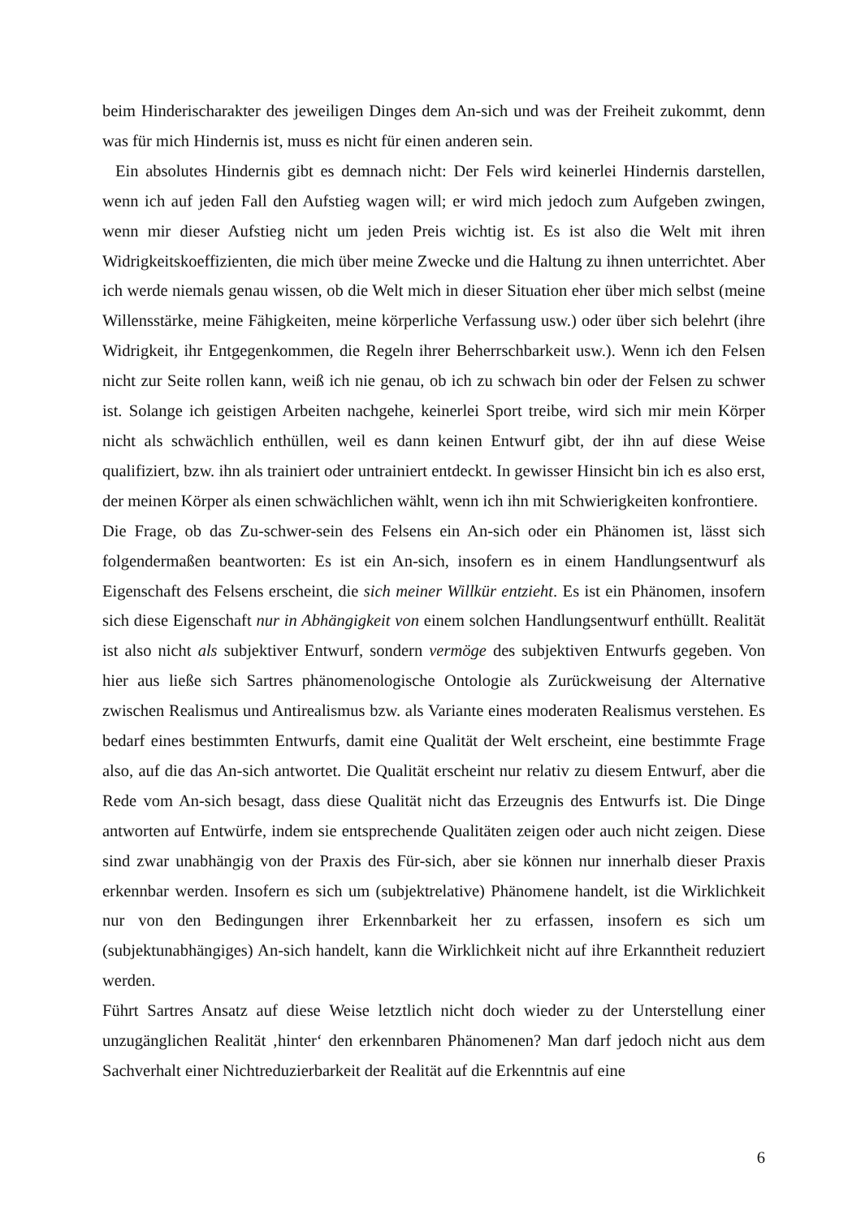beim Hinderischarakter des jeweiligen Dinges dem An-sich und was der Freiheit zukommt, denn was für mich Hindernis ist, muss es nicht für einen anderen sein.
Ein absolutes Hindernis gibt es demnach nicht: Der Fels wird keinerlei Hindernis darstellen, wenn ich auf jeden Fall den Aufstieg wagen will; er wird mich jedoch zum Aufgeben zwingen, wenn mir dieser Aufstieg nicht um jeden Preis wichtig ist. Es ist also die Welt mit ihren Widrigkeitskoeffizienten, die mich über meine Zwecke und die Haltung zu ihnen unterrichtet. Aber ich werde niemals genau wissen, ob die Welt mich in dieser Situation eher über mich selbst (meine Willensstärke, meine Fähigkeiten, meine körperliche Verfassung usw.) oder über sich belehrt (ihre Widrigkeit, ihr Entgegenkommen, die Regeln ihrer Beherrschbarkeit usw.). Wenn ich den Felsen nicht zur Seite rollen kann, weiß ich nie genau, ob ich zu schwach bin oder der Felsen zu schwer ist. Solange ich geistigen Arbeiten nachgehe, keinerlei Sport treibe, wird sich mir mein Körper nicht als schwächlich enthüllen, weil es dann keinen Entwurf gibt, der ihn auf diese Weise qualifiziert, bzw. ihn als trainiert oder untrainiert entdeckt. In gewisser Hinsicht bin ich es also erst, der meinen Körper als einen schwächlichen wählt, wenn ich ihn mit Schwierigkeiten konfrontiere.
Die Frage, ob das Zu-schwer-sein des Felsens ein An-sich oder ein Phänomen ist, lässt sich folgendermaßen beantworten: Es ist ein An-sich, insofern es in einem Handlungsentwurf als Eigenschaft des Felsens erscheint, die sich meiner Willkür entzieht. Es ist ein Phänomen, insofern sich diese Eigenschaft nur in Abhängigkeit von einem solchen Handlungsentwurf enthüllt. Realität ist also nicht als subjektiver Entwurf, sondern vermöge des subjektiven Entwurfs gegeben. Von hier aus ließe sich Sartres phänomenologische Ontologie als Zurückweisung der Alternative zwischen Realismus und Antirealismus bzw. als Variante eines moderaten Realismus verstehen. Es bedarf eines bestimmten Entwurfs, damit eine Qualität der Welt erscheint, eine bestimmte Frage also, auf die das An-sich antwortet. Die Qualität erscheint nur relativ zu diesem Entwurf, aber die Rede vom An-sich besagt, dass diese Qualität nicht das Erzeugnis des Entwurfs ist. Die Dinge antworten auf Entwürfe, indem sie entsprechende Qualitäten zeigen oder auch nicht zeigen. Diese sind zwar unabhängig von der Praxis des Für-sich, aber sie können nur innerhalb dieser Praxis erkennbar werden. Insofern es sich um (subjektrelative) Phänomene handelt, ist die Wirklichkeit nur von den Bedingungen ihrer Erkennbarkeit her zu erfassen, insofern es sich um (subjektunabhängiges) An-sich handelt, kann die Wirklichkeit nicht auf ihre Erkanntheit reduziert werden.
Führt Sartres Ansatz auf diese Weise letztlich nicht doch wieder zu der Unterstellung einer unzugänglichen Realität ‚hinter‘ den erkennbaren Phänomenen? Man darf jedoch nicht aus dem Sachverhalt einer Nichtreduzierbarkeit der Realität auf die Erkenntnis auf eine
6